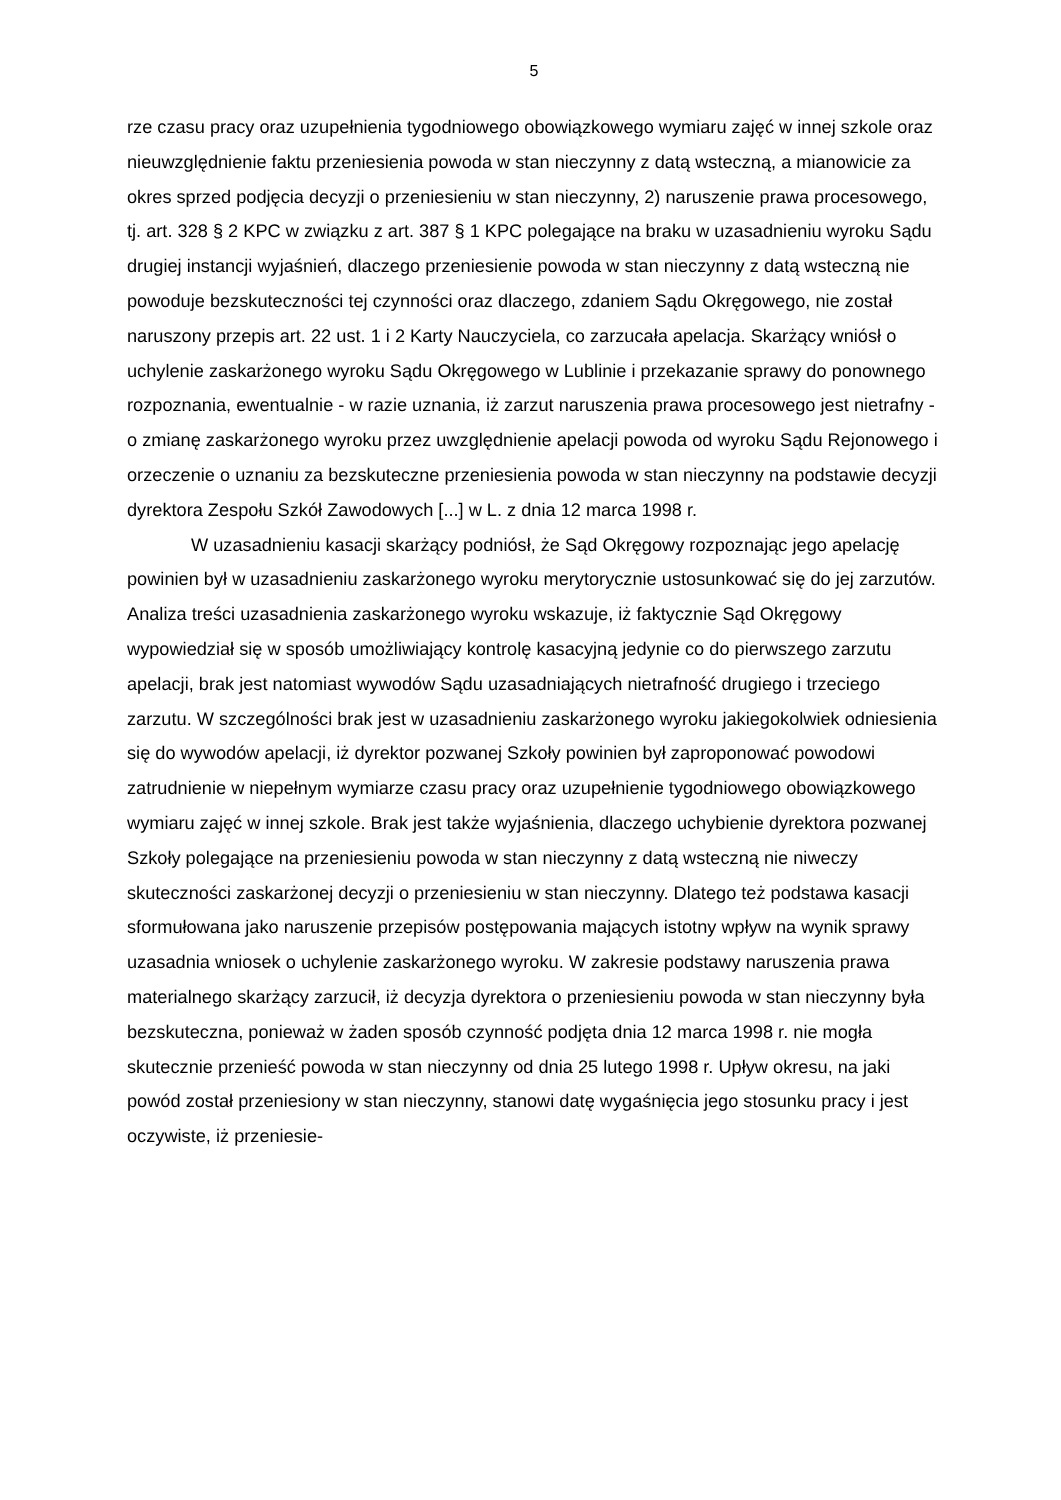5
rze czasu pracy oraz uzupełnienia tygodniowego obowiązkowego wymiaru zajęć w innej szkole oraz nieuwzględnienie faktu przeniesienia powoda w stan nieczynny z datą wsteczną, a mianowicie za okres sprzed podjęcia decyzji o przeniesieniu w stan nieczynny, 2) naruszenie prawa procesowego, tj. art. 328 § 2 KPC w związku z art. 387 § 1 KPC polegające na braku w uzasadnieniu wyroku Sądu drugiej instancji wyjaśnień, dlaczego przeniesienie powoda w stan nieczynny z datą wsteczną nie powoduje bezskuteczności tej czynności oraz dlaczego, zdaniem Sądu Okręgowego, nie został naruszony przepis art. 22 ust. 1 i 2 Karty Nauczyciela, co zarzucała apelacja. Skarżący wniósł o uchylenie zaskarżonego wyroku Sądu Okręgowego w Lublinie i przekazanie sprawy do ponownego rozpoznania, ewentualnie - w razie uznania, iż zarzut naruszenia prawa procesowego jest nietrafny - o zmianę zaskarżonego wyroku przez uwzględnienie apelacji powoda od wyroku Sądu Rejonowego i orzeczenie o uznaniu za bezskuteczne przeniesienia powoda w stan nieczynny na podstawie decyzji dyrektora Zespołu Szkół Zawodowych [...] w L. z dnia 12 marca 1998 r.
W uzasadnieniu kasacji skarżący podniósł, że Sąd Okręgowy rozpoznając jego apelację powinien był w uzasadnieniu zaskarżonego wyroku merytorycznie ustosunkować się do jej zarzutów. Analiza treści uzasadnienia zaskarżonego wyroku wskazuje, iż faktycznie Sąd Okręgowy wypowiedział się w sposób umożliwiający kontrolę kasacyjną jedynie co do pierwszego zarzutu apelacji, brak jest natomiast wywodów Sądu uzasadniających nietrafność drugiego i trzeciego zarzutu. W szczególności brak jest w uzasadnieniu zaskarżonego wyroku jakiegokolwiek odniesienia się do wywodów apelacji, iż dyrektor pozwanej Szkoły powinien był zaproponować powodowi zatrudnienie w niepełnym wymiarze czasu pracy oraz uzupełnienie tygodniowego obowiązkowego wymiaru zajęć w innej szkole. Brak jest także wyjaśnienia, dlaczego uchybienie dyrektora pozwanej Szkoły polegające na przeniesieniu powoda w stan nieczynny z datą wsteczną nie niweczy skuteczności zaskarżonej decyzji o przeniesieniu w stan nieczynny. Dlatego też podstawa kasacji sformułowana jako naruszenie przepisów postępowania mających istotny wpływ na wynik sprawy uzasadnia wniosek o uchylenie zaskarżonego wyroku. W zakresie podstawy naruszenia prawa materialnego skarżący zarzucił, iż decyzja dyrektora o przeniesieniu powoda w stan nieczynny była bezskuteczna, ponieważ w żaden sposób czynność podjęta dnia 12 marca 1998 r. nie mogła skutecznie przenieść powoda w stan nieczynny od dnia 25 lutego 1998 r. Upływ okresu, na jaki powód został przeniesiony w stan nieczynny, stanowi datę wygaśnięcia jego stosunku pracy i jest oczywiste, iż przeniesie-